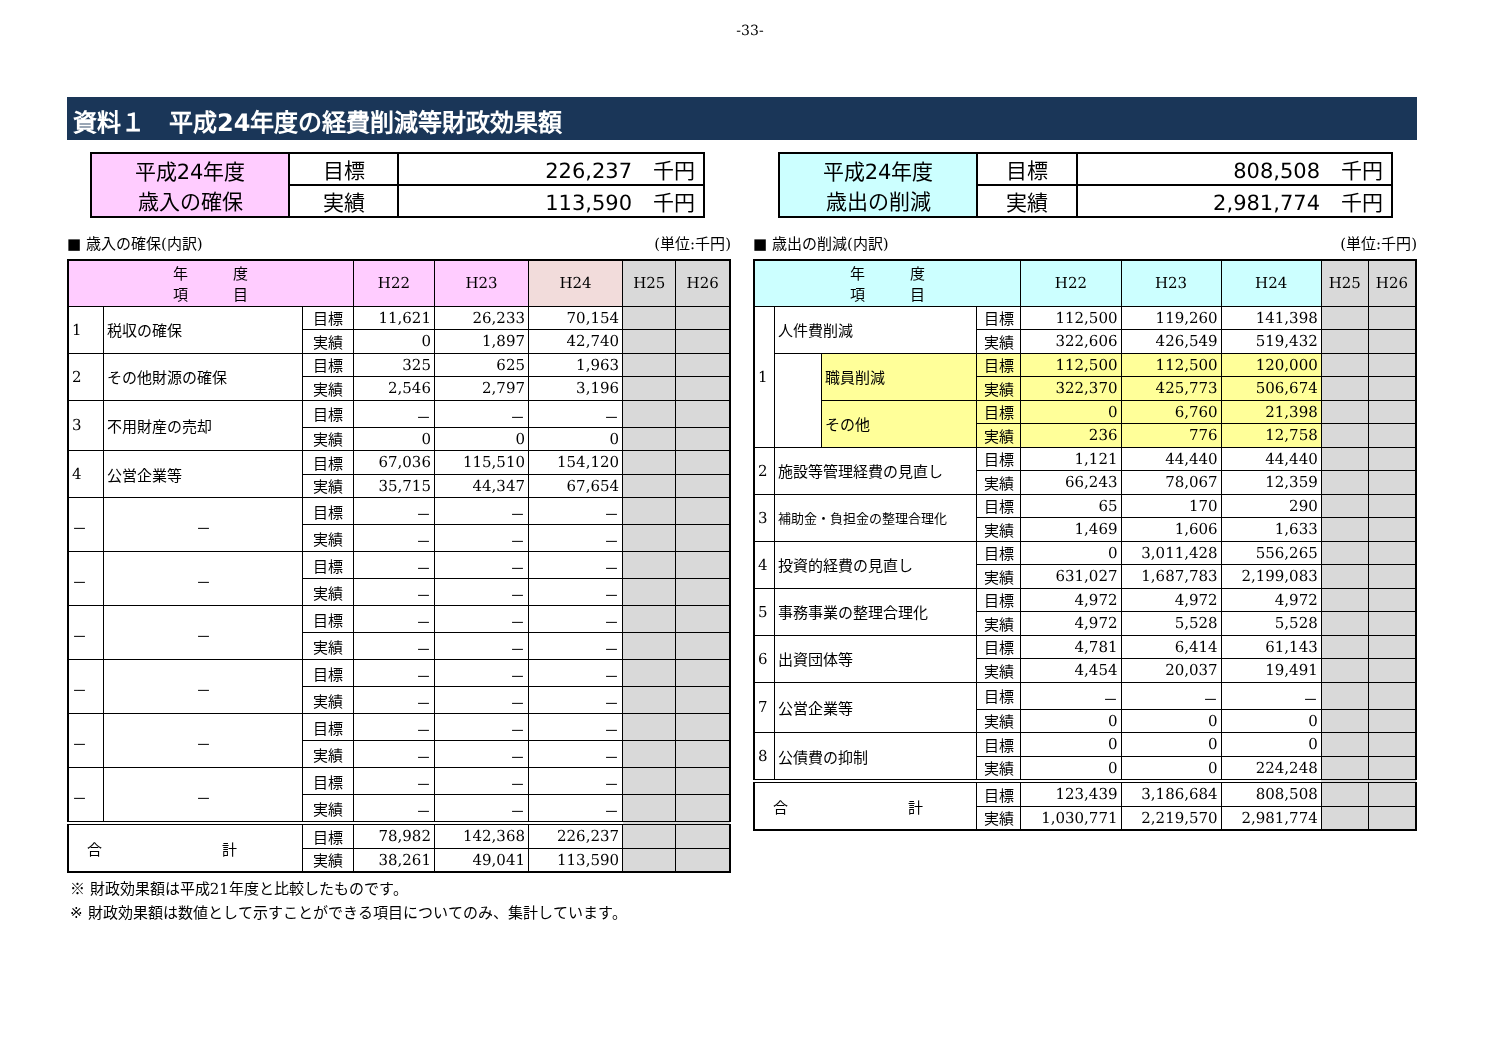-33-
資料１　平成24年度の経費削減等財政効果額
| 平成24年度 歳入の確保 | 目標 | 226,237 千円 |
| | 実績 | 113,590 千円 |
■ 歳入の確保(内訳) (単位:千円)
| 年 度 項 目 | | | H22 | H23 | H24 | H25 | H26 |
| --- | --- | --- | --- | --- | --- | --- | --- |
| 1 | 税収の確保 | 目標 | 11,621 | 26,233 | 70,154 | | |
| | | 実績 | 0 | 1,897 | 42,740 | | |
| 2 | その他財源の確保 | 目標 | 325 | 625 | 1,963 | | |
| | | 実績 | 2,546 | 2,797 | 3,196 | | |
| 3 | 不用財産の売却 | 目標 | － | － | － | | |
| | | 実績 | 0 | 0 | 0 | | |
| 4 | 公営企業等 | 目標 | 67,036 | 115,510 | 154,120 | | |
| | | 実績 | 35,715 | 44,347 | 67,654 | | |
| － | － | 目標 | － | － | － | | |
| | | 実績 | － | － | － | | |
| － | － | 目標 | － | － | － | | |
| | | 実績 | － | － | － | | |
| － | － | 目標 | － | － | － | | |
| | | 実績 | － | － | － | | |
| － | － | 目標 | － | － | － | | |
| | | 実績 | － | － | － | | |
| － | － | 目標 | － | － | － | | |
| | | 実績 | － | － | － | | |
| － | － | 目標 | － | － | － | | |
| | | 実績 | － | － | － | | |
| 合 計 | | 目標 | 78,982 | 142,368 | 226,237 | | |
| | | 実績 | 38,261 | 49,041 | 113,590 | | |
| 平成24年度 歳出の削減 | 目標 | 808,508 千円 |
| | 実績 | 2,981,774 千円 |
■ 歳出の削減(内訳) (単位:千円)
| 年 度 項 目 | | | | H22 | H23 | H24 | H25 | H26 |
| --- | --- | --- | --- | --- | --- | --- | --- | --- |
| 1 | 人件費削減 | | 目標 | 112,500 | 119,260 | 141,398 | | |
| | | | 実績 | 322,606 | 426,549 | 519,432 | | |
| | | 職員削減 | 目標 | 112,500 | 112,500 | 120,000 | | |
| | | | 実績 | 322,370 | 425,773 | 506,674 | | |
| | | その他 | 目標 | 0 | 6,760 | 21,398 | | |
| | | | 実績 | 236 | 776 | 12,758 | | |
| 2 | 施設等管理経費の見直し | | 目標 | 1,121 | 44,440 | 44,440 | | |
| | | | 実績 | 66,243 | 78,067 | 12,359 | | |
| 3 | 補助金・負担金の整理合理化 | | 目標 | 65 | 170 | 290 | | |
| | | | 実績 | 1,469 | 1,606 | 1,633 | | |
| 4 | 投資的経費の見直し | | 目標 | 0 | 3,011,428 | 556,265 | | |
| | | | 実績 | 631,027 | 1,687,783 | 2,199,083 | | |
| 5 | 事務事業の整理合理化 | | 目標 | 4,972 | 4,972 | 4,972 | | |
| | | | 実績 | 4,972 | 5,528 | 5,528 | | |
| 6 | 出資団体等 | | 目標 | 4,781 | 6,414 | 61,143 | | |
| | | | 実績 | 4,454 | 20,037 | 19,491 | | |
| 7 | 公営企業等 | | 目標 | － | － | － | | |
| | | | 実績 | 0 | 0 | 0 | | |
| 8 | 公債費の抑制 | | 目標 | 0 | 0 | 0 | | |
| | | | 実績 | 0 | 0 | 224,248 | | |
| 合 計 | | | 目標 | 123,439 | 3,186,684 | 808,508 | | |
| | | | 実績 | 1,030,771 | 2,219,570 | 2,981,774 | | |
※ 財政効果額は平成21年度と比較したものです。
※ 財政効果額は数値として示すことができる項目についてのみ、集計しています。